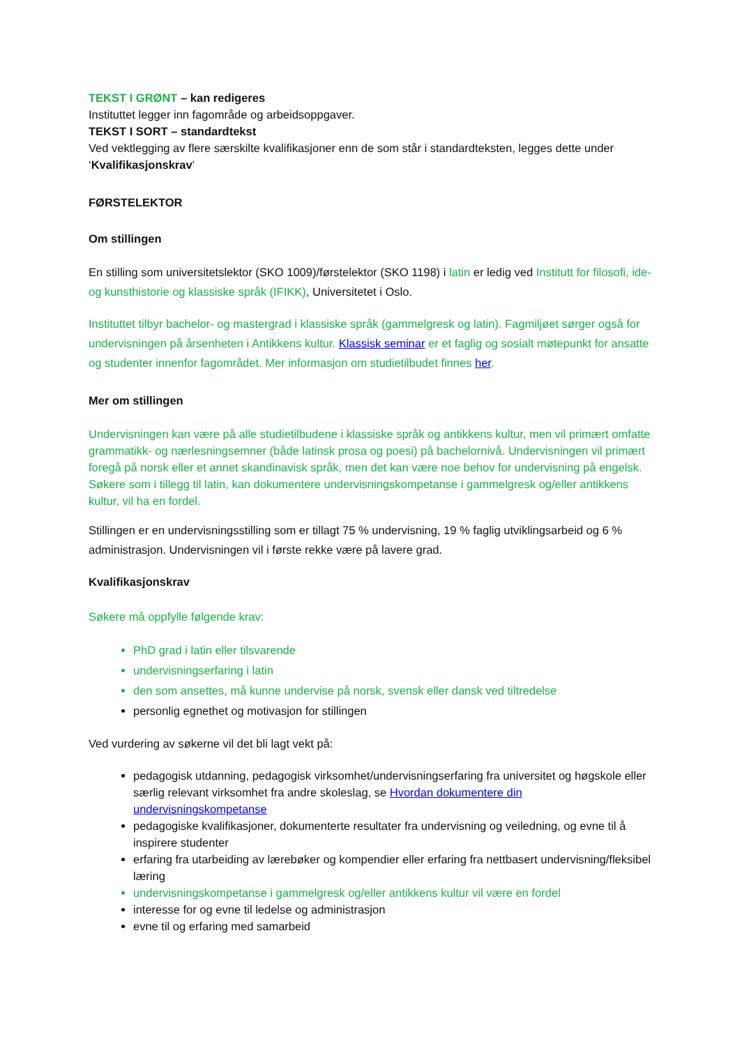TEKST I GRØNT – kan redigeres
Instituttet legger inn fagområde og arbeidsoppgaver.
TEKST I SORT – standardtekst
Ved vektlegging av flere særskilte kvalifikasjoner enn de som står i standardteksten, legges dette under ‘Kvalifikasjonskrav’
FØRSTELEKTOR
Om stillingen
En stilling som universitetslektor (SKO 1009)/førstelektor (SKO 1198) i latin er ledig ved Institutt for filosofi, ide- og kunsthistorie og klassiske språk (IFIKK), Universitetet i Oslo.
Instituttet tilbyr bachelor- og mastergrad i klassiske språk (gammelgresk og latin). Fagmiljøet sørger også for undervisningen på årsenheten i Antikkens kultur. Klassisk seminar er et faglig og sosialt møtepunkt for ansatte og studenter innenfor fagområdet. Mer informasjon om studietilbudet finnes her.
Mer om stillingen
Undervisningen kan være på alle studietilbudene i klassiske språk og antikkens kultur, men vil primært omfatte grammatikk- og nærlesningsemner (både latinsk prosa og poesi) på bachelornivå. Undervisningen vil primært foregå på norsk eller et annet skandinavisk språk, men det kan være noe behov for undervisning på engelsk. Søkere som i tillegg til latin, kan dokumentere undervisningskompetanse i gammelgresk og/eller antikkens kultur, vil ha en fordel.
Stillingen er en undervisningsstilling som er tillagt 75 % undervisning, 19 % faglig utviklingsarbeid og 6 % administrasjon. Undervisningen vil i første rekke være på lavere grad.
Kvalifikasjonskrav
Søkere må oppfylle følgende krav:
PhD grad i latin eller tilsvarende
undervisningserfaring i latin
den som ansettes, må kunne undervise på norsk, svensk eller dansk ved tiltredelse
personlig egnethet og motivasjon for stillingen
Ved vurdering av søkerne vil det bli lagt vekt på:
pedagogisk utdanning, pedagogisk virksomhet/undervisningserfaring fra universitet og høgskole eller særlig relevant virksomhet fra andre skoleslag, se Hvordan dokumentere din undervisningskompetanse
pedagogiske kvalifikasjoner, dokumenterte resultater fra undervisning og veiledning, og evne til å inspirere studenter
erfaring fra utarbeiding av lærebøker og kompendier eller erfaring fra nettbasert undervisning/fleksibel læring
undervisningskompetanse i gammelgresk og/eller antikkens kultur vil være en fordel
interesse for og evne til ledelse og administrasjon
evne til og erfaring med samarbeid